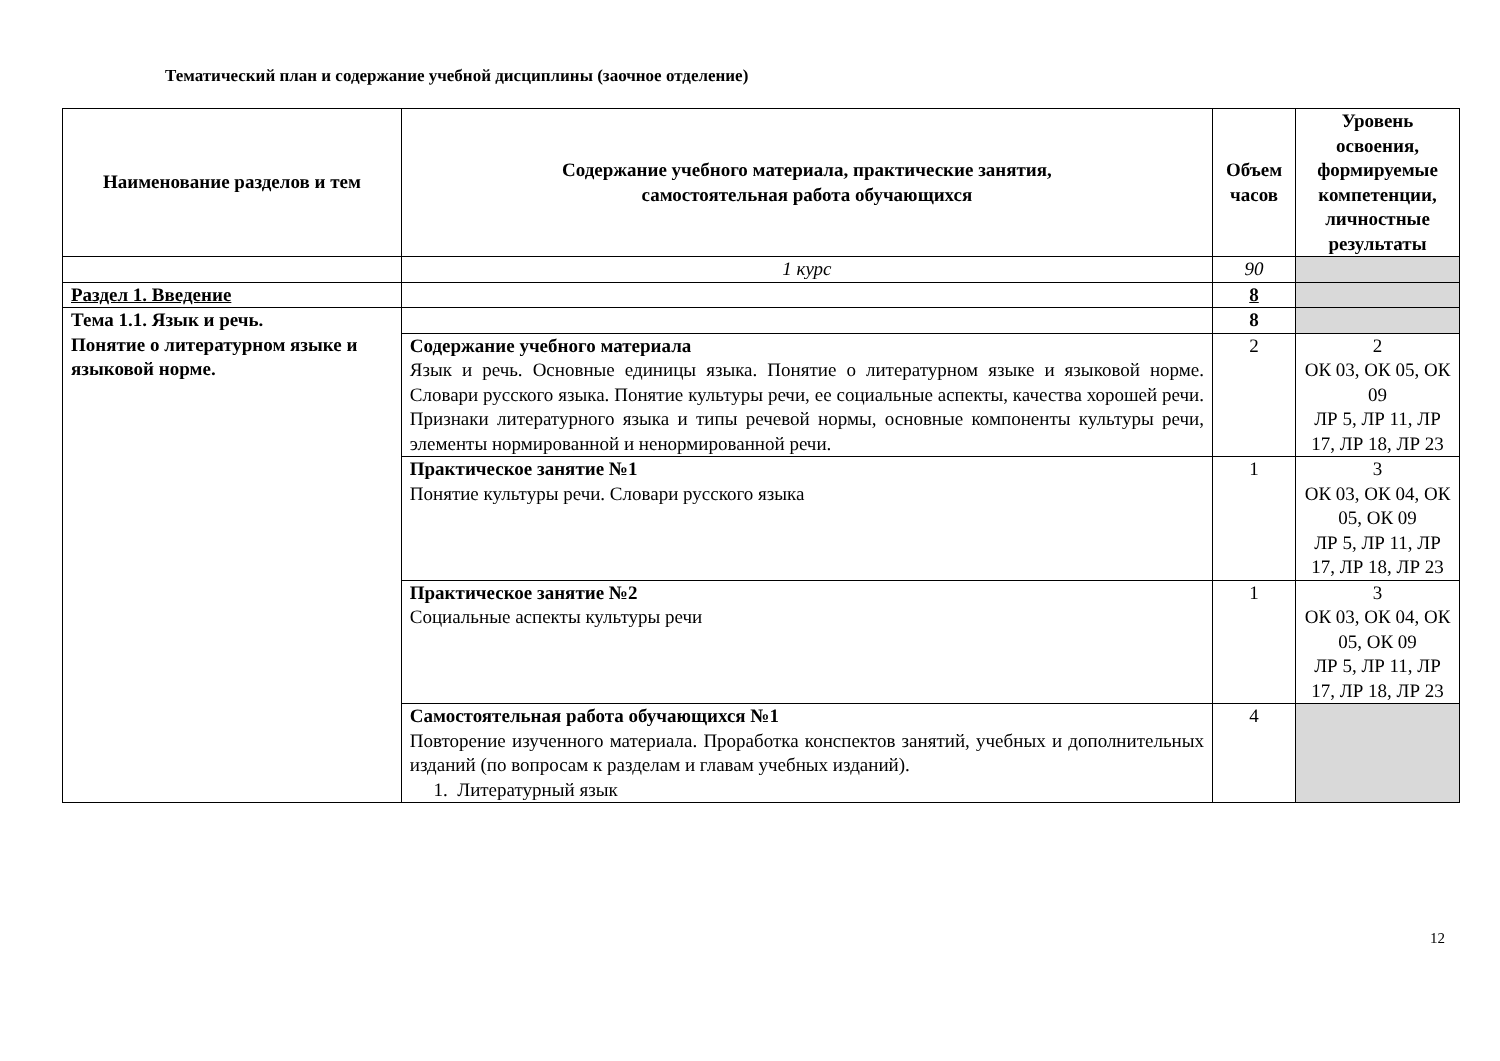Тематический план и содержание учебной дисциплины (заочное отделение)
| Наименование разделов и тем | Содержание учебного материала, практические занятия, самостоятельная работа обучающихся | Объем часов | Уровень освоения, формируемые компетенции, личностные результаты |
| --- | --- | --- | --- |
| | 1 курс | 90 | |
| Раздел 1. Введение | | 8 | |
| Тема 1.1. Язык и речь. Понятие о литературном языке и языковой норме. | | 8 | |
| | Содержание учебного материала Язык и речь. Основные единицы языка. Понятие о литературном языке и языковой норме. Словари русского языка. Понятие культуры речи, ее социальные аспекты, качества хорошей речи. Признаки литературного языка и типы речевой нормы, основные компоненты культуры речи, элементы нормированной и ненормированной речи. | 2 | 2 ОК 03, ОК 05, ОК 09 ЛР 5, ЛР 11, ЛР 17, ЛР 18, ЛР 23 |
| | Практическое занятие №1 Понятие культуры речи. Словари русского языка | 1 | 3 ОК 03, ОК 04, ОК 05, ОК 09 ЛР 5, ЛР 11, ЛР 17, ЛР 18, ЛР 23 |
| | Практическое занятие №2 Социальные аспекты культуры речи | 1 | 3 ОК 03, ОК 04, ОК 05, ОК 09 ЛР 5, ЛР 11, ЛР 17, ЛР 18, ЛР 23 |
| | Самостоятельная работа обучающихся №1 Повторение изученного материала. Проработка конспектов занятий, учебных и дополнительных изданий (по вопросам к разделам и главам учебных изданий). 1. Литературный язык | 4 | |
12